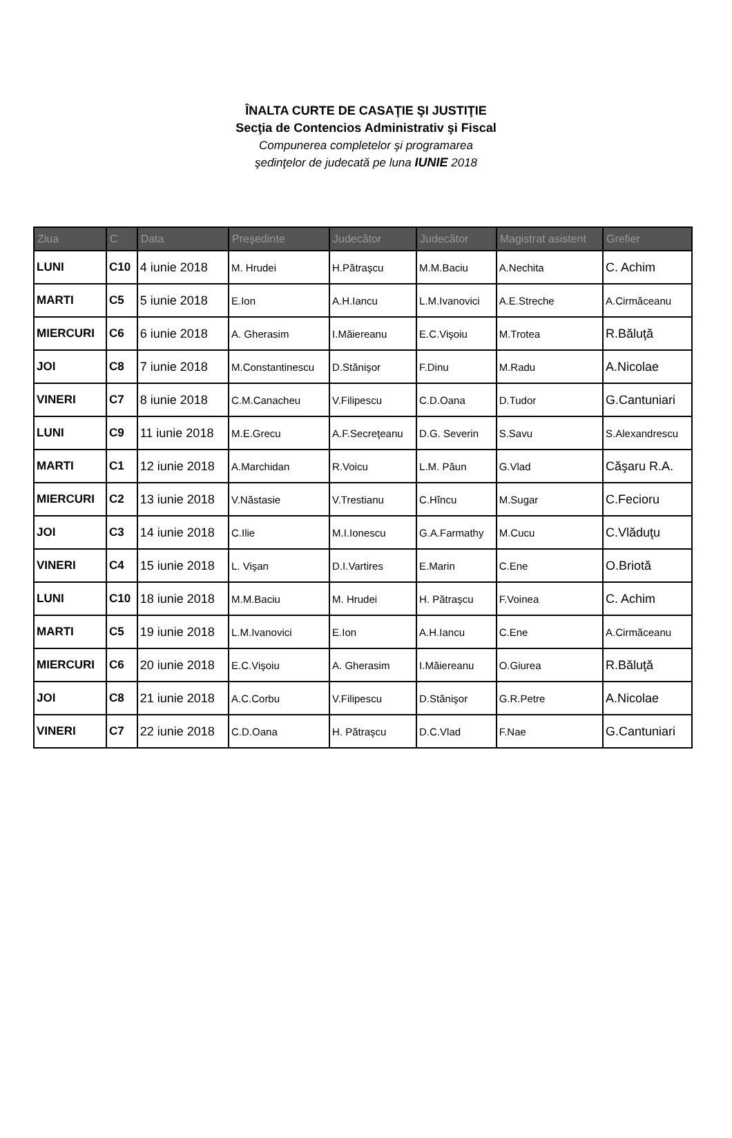ÎNALTA CURTE DE CASAŢIE ŞI JUSTIŢIE
Secţia de Contencios Administrativ şi Fiscal
Compunerea completelor şi programarea
şedinţelor de judecată pe luna IUNIE 2018
| Ziua | C | Data | Preşedinte | Judecător | Judecător | Magistrat asistent | Grefier |
| --- | --- | --- | --- | --- | --- | --- | --- |
| LUNI | C10 | 4 iunie 2018 | M. Hrudei | H.Pătraşcu | M.M.Baciu | A.Nechita | C. Achim |
| MARTI | C5 | 5 iunie 2018 | E.Ion | A.H.Iancu | L.M.Ivanovici | A.E.Streche | A.Cirmăceanu |
| MIERCURI | C6 | 6 iunie 2018 | A. Gherasim | I.Măiereanu | E.C.Vişoiu | M.Trotea | R.Băluţă |
| JOI | C8 | 7 iunie 2018 | M.Constantinescu | D.Stănişor | F.Dinu | M.Radu | A.Nicolae |
| VINERI | C7 | 8 iunie 2018 | C.M.Canacheu | V.Filipescu | C.D.Oana | D.Tudor | G.Cantuniari |
| LUNI | C9 | 11 iunie 2018 | M.E.Grecu | A.F.Secreţeanu | D.G. Severin | S.Savu | S.Alexandrescu |
| MARTI | C1 | 12 iunie 2018 | A.Marchidan | R.Voicu | L.M. Păun | G.Vlad | Căşaru R.A. |
| MIERCURI | C2 | 13 iunie 2018 | V.Năstasie | V.Trestianu | C.Hîncu | M.Sugar | C.Fecioru |
| JOI | C3 | 14 iunie 2018 | C.Ilie | M.I.Ionescu | G.A.Farmathy | M.Cucu | C.Vlăduţu |
| VINERI | C4 | 15 iunie 2018 | L. Vişan | D.I.Vartires | E.Marin | C.Ene | O.Briotă |
| LUNI | C10 | 18 iunie 2018 | M.M.Baciu | M. Hrudei | H. Pătraşcu | F.Voinea | C. Achim |
| MARTI | C5 | 19 iunie 2018 | L.M.Ivanovici | E.Ion | A.H.Iancu | C.Ene | A.Cirmăceanu |
| MIERCURI | C6 | 20 iunie 2018 | E.C.Vişoiu | A. Gherasim | I.Măiereanu | O.Giurea | R.Băluţă |
| JOI | C8 | 21 iunie 2018 | A.C.Corbu | V.Filipescu | D.Stănişor | G.R.Petre | A.Nicolae |
| VINERI | C7 | 22 iunie 2018 | C.D.Oana | H. Pătraşcu | D.C.Vlad | F.Nae | G.Cantuniari |